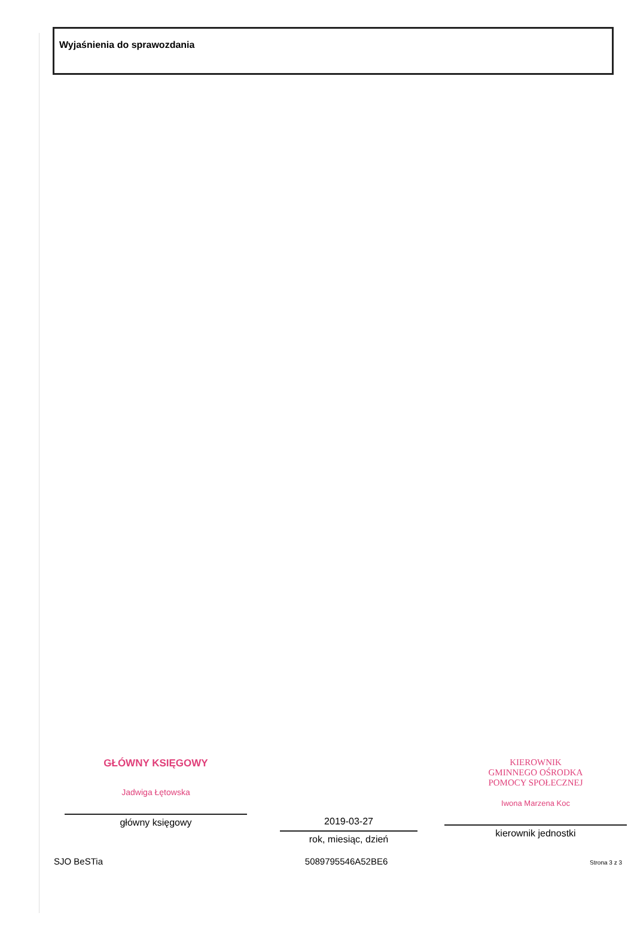Wyjaśnienia do sprawozdania
GŁÓWNY KSIĘGOWY
Jadwiga Łętowska
główny księgowy
2019-03-27
rok, miesiąc, dzień
KIEROWNIK
GMINNEGO OŚRODKA
POMOCY SPOŁECZNEJ
Iwona Marzena Koc
kierownik jednostki
SJO BeSTia 5089795546A52BE6 Strona 3 z 3